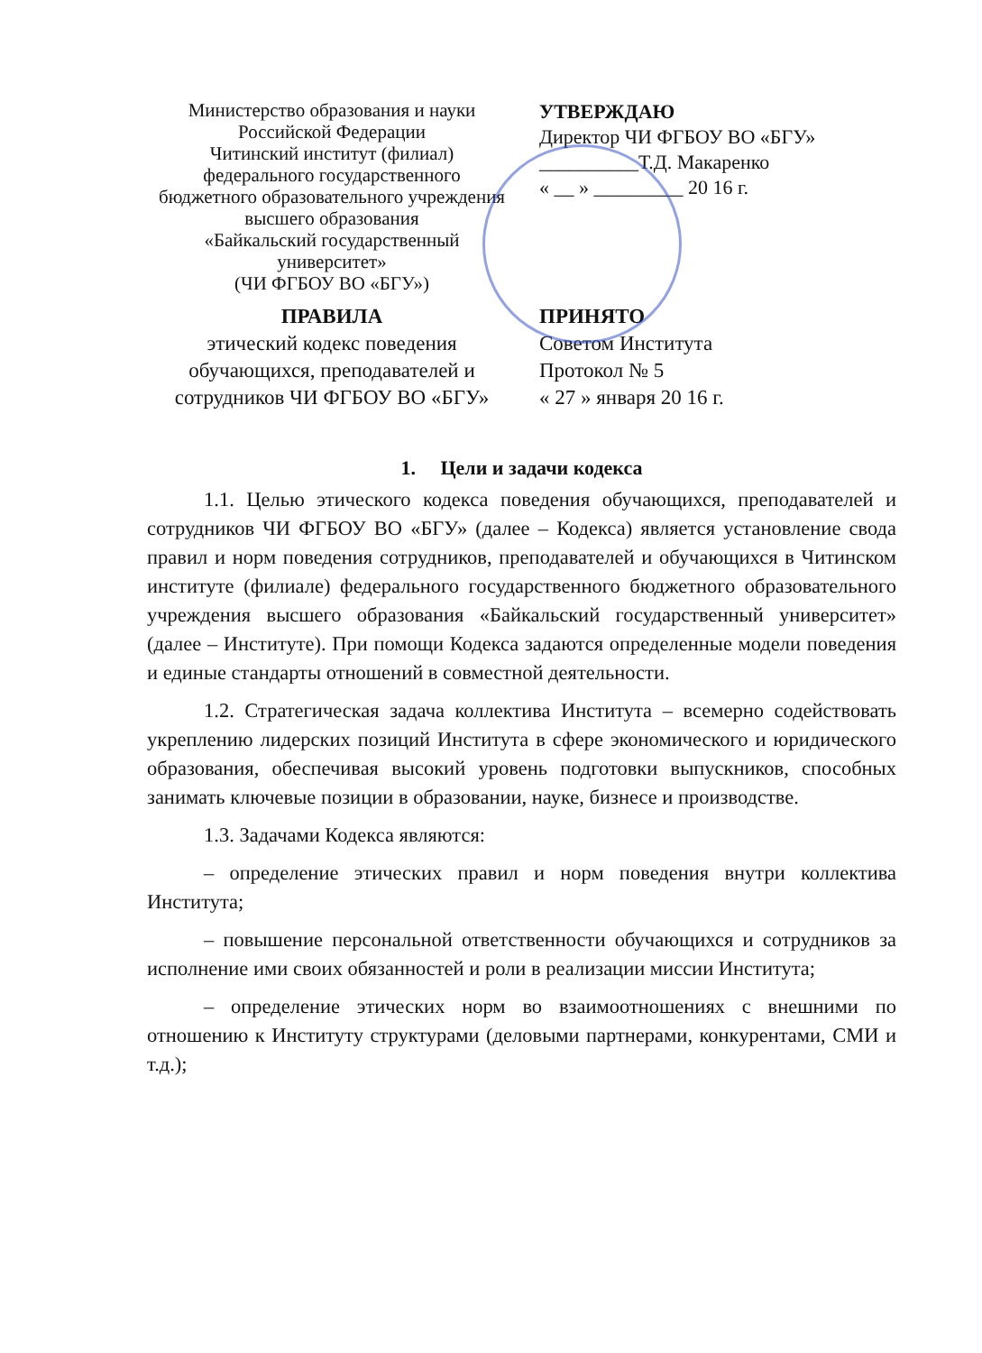Министерство образования и науки
Российской Федерации
Читинский институт (филиал)
федерального государственного
бюджетного образовательного учреждения
высшего образования
«Байкальский государственный
университет»
(ЧИ ФГБОУ ВО «БГУ»)
УТВЕРЖДАЮ
Директор ЧИ ФГБОУ ВО «БГУ»
__________Т.Д. Макаренко
« __ » _________ 20 16 г.
ПРАВИЛА
этический кодекс поведения
обучающихся, преподавателей и
сотрудников ЧИ ФГБОУ ВО «БГУ»
ПРИНЯТО
Советом Института
Протокол № 5
« 27 » января 20 16 г.
1. Цели и задачи кодекса
1.1. Целью этического кодекса поведения обучающихся, преподавателей и сотрудников ЧИ ФГБОУ ВО «БГУ» (далее – Кодекса) является установление свода правил и норм поведения сотрудников, преподавателей и обучающихся в Читинском институте (филиале) федерального государственного бюджетного образовательного учреждения высшего образования «Байкальский государственный университет» (далее – Институте). При помощи Кодекса задаются определенные модели поведения и единые стандарты отношений в совместной деятельности.
1.2. Стратегическая задача коллектива Института – всемерно содействовать укреплению лидерских позиций Института в сфере экономического и юридического образования, обеспечивая высокий уровень подготовки выпускников, способных занимать ключевые позиции в образовании, науке, бизнесе и производстве.
1.3. Задачами Кодекса являются:
– определение этических правил и норм поведения внутри коллектива Института;
– повышение персональной ответственности обучающихся и сотрудников за исполнение ими своих обязанностей и роли в реализации миссии Института;
– определение этических норм во взаимоотношениях с внешними по отношению к Институту структурами (деловыми партнерами, конкурентами, СМИ и т.д.);